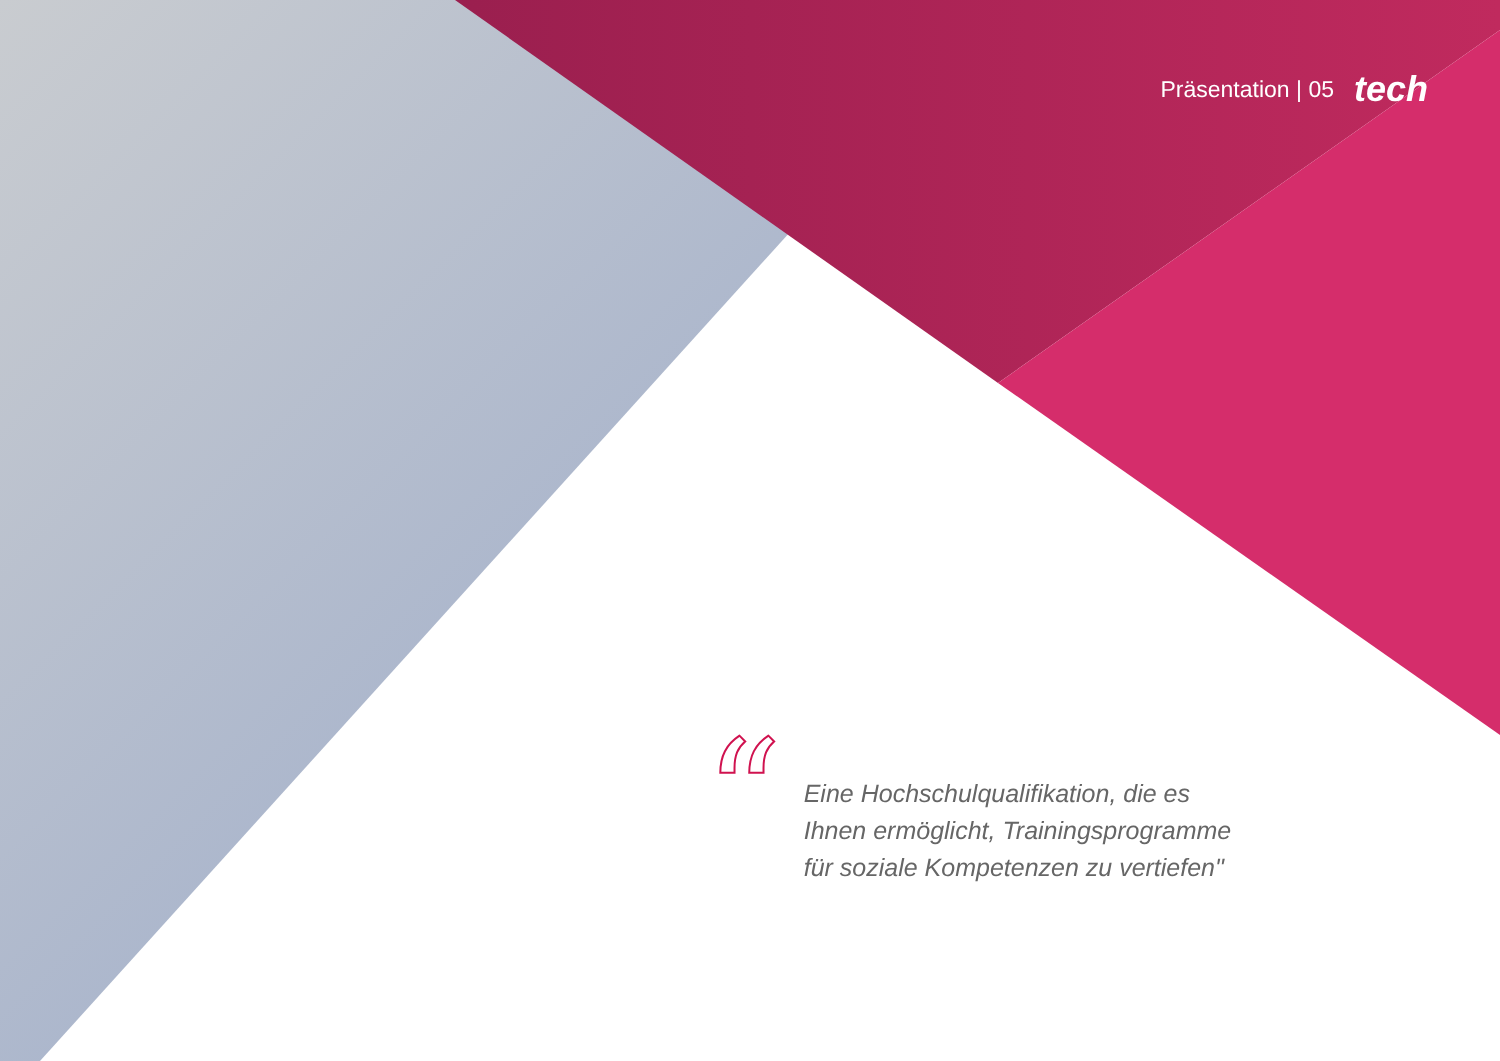Präsentation | 05 tech
“
Eine Hochschulqualifikation, die es
Ihnen ermöglicht, Trainingsprogramme
für soziale Kompetenzen zu vertiefen"